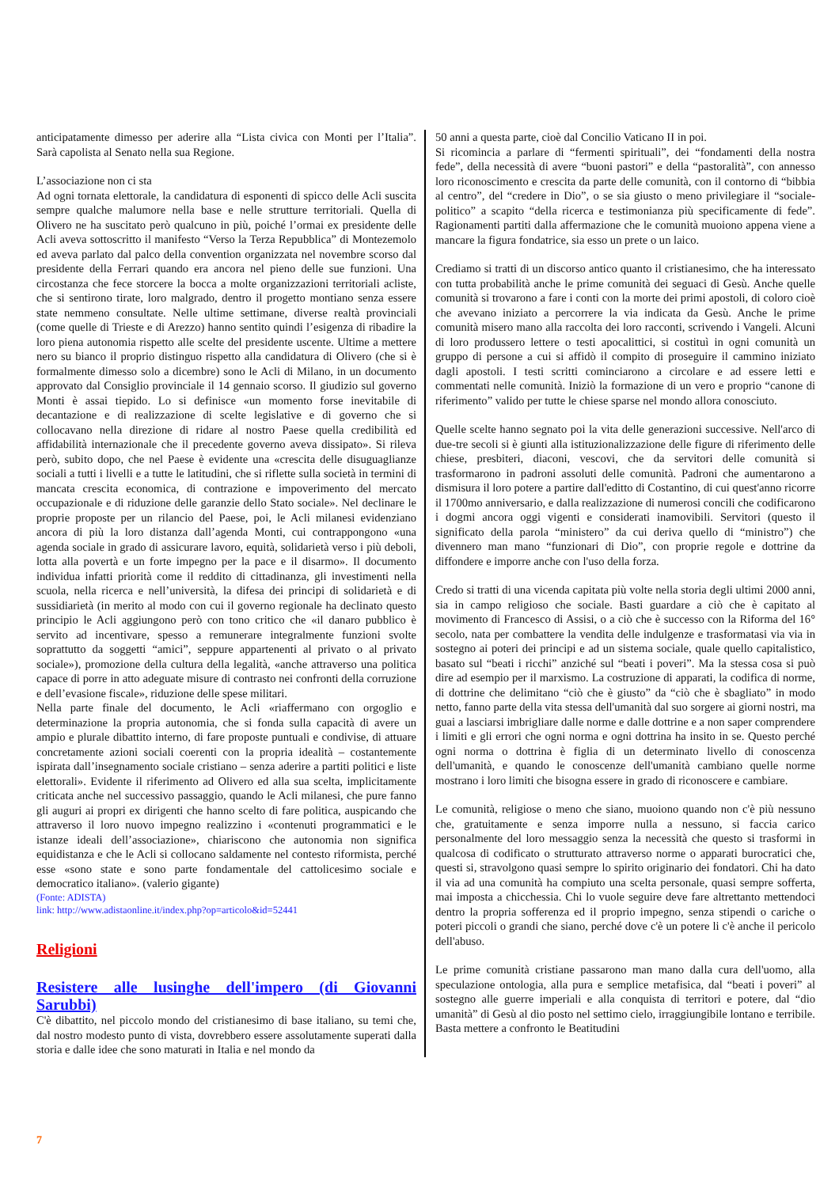anticipatamente dimesso per aderire alla “Lista civica con Monti per l’Italia”. Sarà capolista al Senato nella sua Regione.
L’associazione non ci sta
Ad ogni tornata elettorale, la candidatura di esponenti di spicco delle Acli suscita sempre qualche malumore nella base e nelle strutture territoriali. Quella di Olivero ne ha suscitato però qualcuno in più, poiché l’ormai ex presidente delle Acli aveva sottoscritto il manifesto “Verso la Terza Repubblica” di Montezemolo ed aveva parlato dal palco della convention organizzata nel novembre scorso dal presidente della Ferrari quando era ancora nel pieno delle sue funzioni. Una circostanza che fece storcere la bocca a molte organizzazioni territoriali acliste, che si sentirono tirate, loro malgrado, dentro il progetto montiano senza essere state nemmeno consultate. Nelle ultime settimane, diverse realtà provinciali (come quelle di Trieste e di Arezzo) hanno sentito quindi l’esigenza di ribadire la loro piena autonomia rispetto alle scelte del presidente uscente. Ultime a mettere nero su bianco il proprio distinguo rispetto alla candidatura di Olivero (che si è formalmente dimesso solo a dicembre) sono le Acli di Milano, in un documento approvato dal Consiglio provinciale il 14 gennaio scorso. Il giudizio sul governo Monti è assai tiepido. Lo si definisce «un momento forse inevitabile di decantazione e di realizzazione di scelte legislative e di governo che si collocavano nella direzione di ridare al nostro Paese quella credibilità ed affidabilità internazionale che il precedente governo aveva dissipato». Si rileva però, subito dopo, che nel Paese è evidente una «crescita delle disuguaglianze sociali a tutti i livelli e a tutte le latitudini, che si riflette sulla società in termini di mancata crescita economica, di contrazione e impoverimento del mercato occupazionale e di riduzione delle garanzie dello Stato sociale». Nel declinare le proprie proposte per un rilancio del Paese, poi, le Acli milanesi evidenziano ancora di più la loro distanza dall’agenda Monti, cui contrappongono «una agenda sociale in grado di assicurare lavoro, equità, solidarietà verso i più deboli, lotta alla povertà e un forte impegno per la pace e il disarmo». Il documento individua infatti priorità come il reddito di cittadinanza, gli investimenti nella scuola, nella ricerca e nell’università, la difesa dei principi di solidarietà e di sussidiarietà (in merito al modo con cui il governo regionale ha declinato questo principio le Acli aggiungono però con tono critico che «il danaro pubblico è servito ad incentivare, spesso a remunerare integralmente funzioni svolte soprattutto da soggetti “amici”, seppure appartenenti al privato o al privato sociale»), promozione della cultura della legalità, «anche attraverso una politica capace di porre in atto adeguate misure di contrasto nei confronti della corruzione e dell’evasione fiscale», riduzione delle spese militari.
Nella parte finale del documento, le Acli «riaffermano con orgoglio e determinazione la propria autonomia, che si fonda sulla capacità di avere un ampio e plurale dibattito interno, di fare proposte puntuali e condivise, di attuare concretamente azioni sociali coerenti con la propria idealità – costantemente ispirata dall’insegnamento sociale cristiano – senza aderire a partiti politici e liste elettorali». Evidente il riferimento ad Olivero ed alla sua scelta, implicitamente criticata anche nel successivo passaggio, quando le Acli milanesi, che pure fanno gli auguri ai propri ex dirigenti che hanno scelto di fare politica, auspicando che attraverso il loro nuovo impegno realizzino i «contenuti programmatici e le istanze ideali dell’associazione», chiariscono che autonomia non significa equidistanza e che le Acli si collocano saldamente nel contesto riformista, perché esse «sono state e sono parte fondamentale del cattolicesimo sociale e democratico italiano». (valerio gigante)
(Fonte: ADISTA)
link: http://www.adistaonline.it/index.php?op=articolo&id=52441
Religioni
Resistere alle lusinghe dell'impero (di Giovanni Sarubbi)
C'è dibattito, nel piccolo mondo del cristianesimo di base italiano, su temi che, dal nostro modesto punto di vista, dovrebbero essere assolutamente superati dalla storia e dalle idee che sono maturati in Italia e nel mondo da
50 anni a questa parte, cioè dal Concilio Vaticano II in poi.
Si ricomincia a parlare di “fermenti spirituali”, dei “fondamenti della nostra fede”, della necessità di avere “buoni pastori” e della “pastoralità”, con annesso loro riconoscimento e crescita da parte delle comunità, con il contorno di “bibbia al centro”, del “credere in Dio”, o se sia giusto o meno privilegiare il “sociale-politico” a scapito “della ricerca e testimonianza più specificamente di fede”. Ragionamenti partiti dalla affermazione che le comunità muoiono appena viene a mancare la figura fondatrice, sia esso un prete o un laico.
Crediamo si tratti di un discorso antico quanto il cristianesimo, che ha interessato con tutta probabilità anche le prime comunità dei seguaci di Gesù. Anche quelle comunità si trovarono a fare i conti con la morte dei primi apostoli, di coloro cioè che avevano iniziato a percorrere la via indicata da Gesù. Anche le prime comunità misero mano alla raccolta dei loro racconti, scrivendo i Vangeli. Alcuni di loro produssero lettere o testi apocalittici, si costituì in ogni comunità un gruppo di persone a cui si affidò il compito di proseguire il cammino iniziato dagli apostoli. I testi scritti cominciarono a circolare e ad essere letti e commentati nelle comunità. Iniziò la formazione di un vero e proprio “canone di riferimento” valido per tutte le chiese sparse nel mondo allora conosciuto.
Quelle scelte hanno segnato poi la vita delle generazioni successive. Nell'arco di due-tre secoli si è giunti alla istituzionalizzazione delle figure di riferimento delle chiese, presbiteri, diaconi, vescovi, che da servitori delle comunità si trasformarono in padroni assoluti delle comunità. Padroni che aumentarono a dismisura il loro potere a partire dall'editto di Costantino, di cui quest'anno ricorre il 1700mo anniversario, e dalla realizzazione di numerosi concili che codificarono i dogmi ancora oggi vigenti e considerati inamovibili. Servitori (questo il significato della parola “ministero” da cui deriva quello di “ministro”) che divennero man mano “funzionari di Dio”, con proprie regole e dottrine da diffondere e imporre anche con l'uso della forza.
Credo si tratti di una vicenda capitata più volte nella storia degli ultimi 2000 anni, sia in campo religioso che sociale. Basti guardare a ciò che è capitato al movimento di Francesco di Assisi, o a ciò che è successo con la Riforma del 16° secolo, nata per combattere la vendita delle indulgenze e trasformatasi via via in sostegno ai poteri dei principi e ad un sistema sociale, quale quello capitalistico, basato sul “beati i ricchi” anziché sul “beati i poveri”. Ma la stessa cosa si può dire ad esempio per il marxismo. La costruzione di apparati, la codifica di norme, di dottrine che delimitano “ciò che è giusto” da “ciò che è sbagliato” in modo netto, fanno parte della vita stessa dell'umanità dal suo sorgere ai giorni nostri, ma guai a lasciarsi imbrigliare dalle norme e dalle dottrine e a non saper comprendere i limiti e gli errori che ogni norma e ogni dottrina ha insito in se. Questo perché ogni norma o dottrina è figlia di un determinato livello di conoscenza dell'umanità, e quando le conoscenze dell'umanità cambiano quelle norme mostrano i loro limiti che bisogna essere in grado di riconoscere e cambiare.
Le comunità, religiose o meno che siano, muoiono quando non c'è più nessuno che, gratuitamente e senza imporre nulla a nessuno, si faccia carico personalmente del loro messaggio senza la necessità che questo si trasformi in qualcosa di codificato o strutturato attraverso norme o apparati burocratici che, questi si, stravolgono quasi sempre lo spirito originario dei fondatori. Chi ha dato il via ad una comunità ha compiuto una scelta personale, quasi sempre sofferta, mai imposta a chicchessia. Chi lo vuole seguire deve fare altrettanto mettendoci dentro la propria sofferenza ed il proprio impegno, senza stipendi o cariche o poteri piccoli o grandi che siano, perché dove c'è un potere li c'è anche il pericolo dell'abuso.
Le prime comunità cristiane passarono man mano dalla cura dell'uomo, alla speculazione ontologia, alla pura e semplice metafisica, dal “beati i poveri” al sostegno alle guerre imperiali e alla conquista di territori e potere, dal “dio umanità” di Gesù al dio posto nel settimo cielo, irraggiungibile lontano e terribile. Basta mettere a confronto le Beatitudini
7